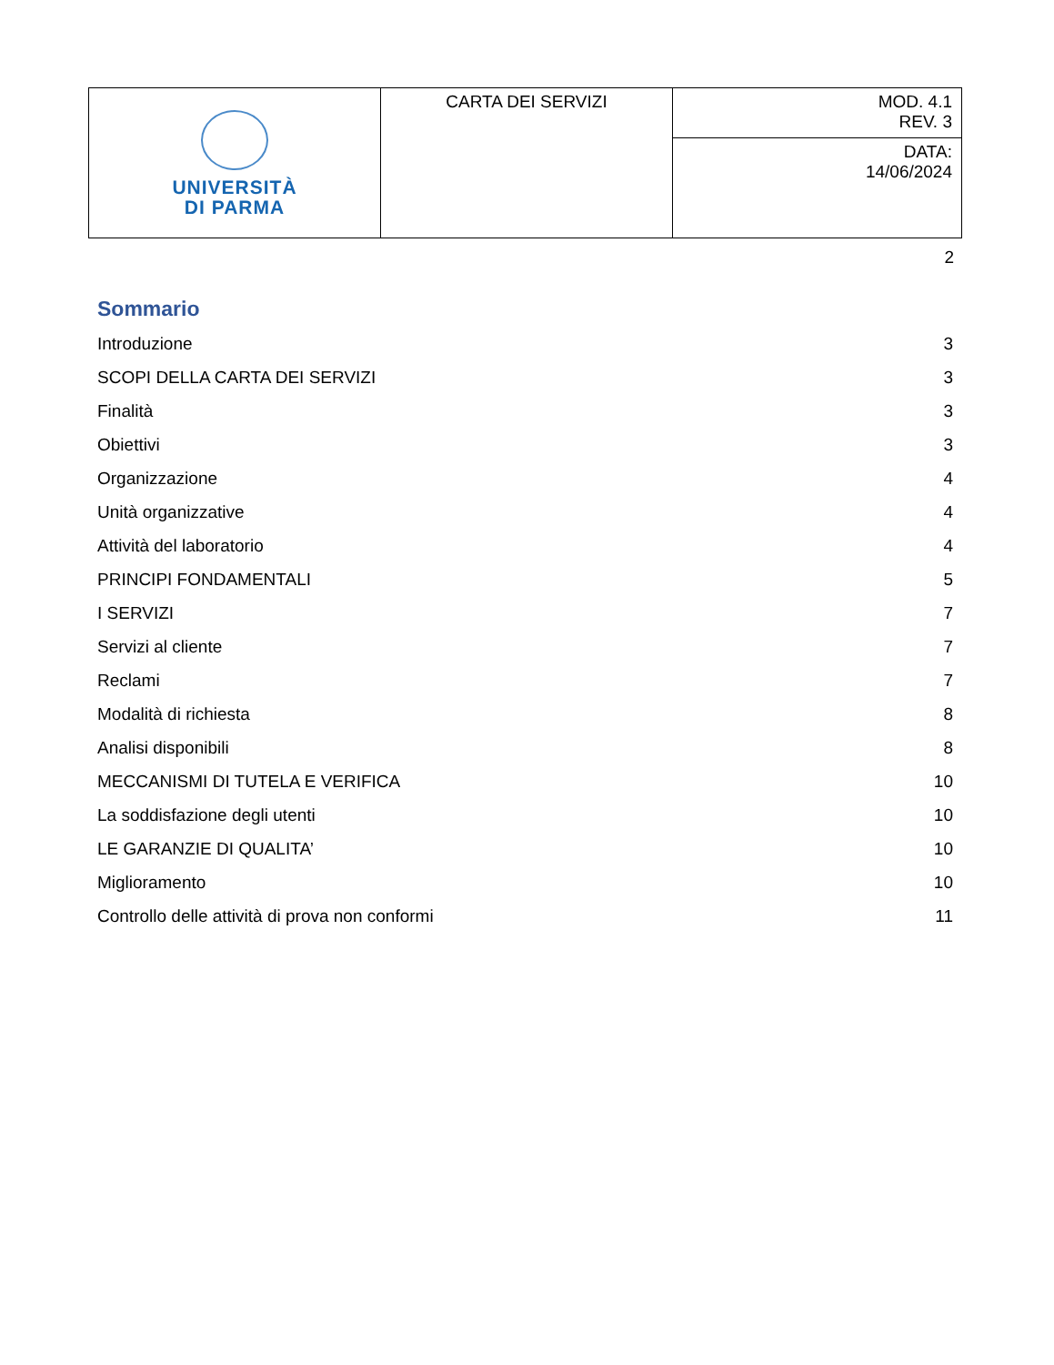| UNIVERSITÀ DI PARMA | CARTA DEI SERVIZI | MOD. 4.1 REV. 3 |
| | | DATA: 14/06/2024 |
2
Sommario
Introduzione 3
SCOPI DELLA CARTA DEI SERVIZI 3
Finalità 3
Obiettivi 3
Organizzazione 4
Unità organizzative 4
Attività del laboratorio 4
PRINCIPI FONDAMENTALI 5
I SERVIZI 7
Servizi al cliente 7
Reclami 7
Modalità di richiesta 8
Analisi disponibili 8
MECCANISMI DI TUTELA E VERIFICA 10
La soddisfazione degli utenti 10
LE GARANZIE DI QUALITA’ 10
Miglioramento 10
Controllo delle attività di prova non conformi 11